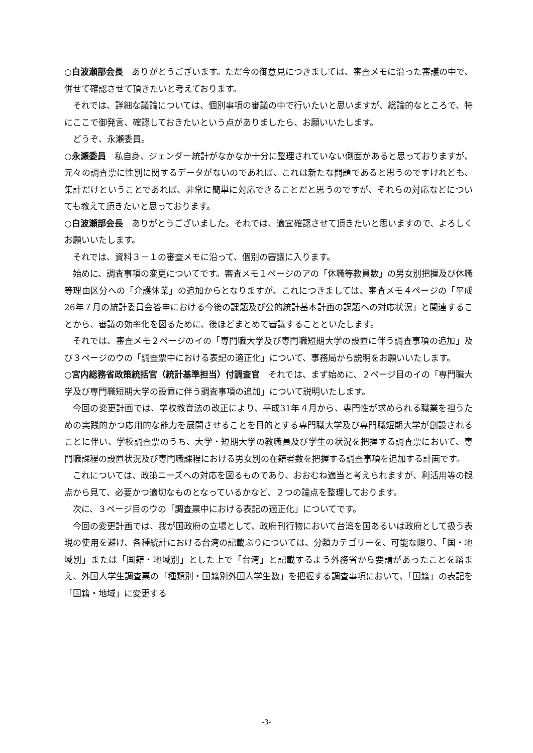○白波瀬部会長　ありがとうございます。ただ今の御意見につきましては、審査メモに沿った審議の中で、併せて確認させて頂きたいと考えております。
それでは、詳細な議論については、個別事項の審議の中で行いたいと思いますが、総論的なところで、特にここで御発言、確認しておきたいという点がありましたら、お願いいたします。
どうぞ、永瀬委員。
○永瀬委員　私自身、ジェンダー統計がなかなか十分に整理されていない側面があると思っておりますが、元々の調査票に性別に関するデータがないのであれば、これは新たな問題であると思うのですけれども、集計だけということであれば、非常に簡単に対応できることだと思うのですが、それらの対応などについても教えて頂きたいと思っております。
○白波瀬部会長　ありがとうございました。それでは、適宜確認させて頂きたいと思いますので、よろしくお願いいたします。
それでは、資料３－１の審査メモに沿って、個別の審議に入ります。
始めに、調査事項の変更についてです。審査メモ１ページのアの「休職等教員数」の男女別把握及び休職等理由区分への「介護休業」の追加からとなりますが、これにつきましては、審査メモ４ページの「平成26年７月の統計委員会答申における今後の課題及び公的統計基本計画の課題への対応状況」と関連することから、審議の効率化を図るために、後ほどまとめて審議することといたします。
それでは、審査メモ２ページのイの「専門職大学及び専門職短期大学の設置に伴う調査事項の追加」及び３ページのウの「調査票中における表記の適正化」について、事務局から説明をお願いいたします。
○宮内総務省政策統括官（統計基準担当）付調査官　それでは、まず始めに、２ページ目のイの「専門職大学及び専門職短期大学の設置に伴う調査事項の追加」について説明いたします。
今回の変更計画では、学校教育法の改正により、平成31年４月から、専門性が求められる職業を担うための実践的かつ応用的な能力を展開させることを目的とする専門職大学及び専門職短期大学が創設されることに伴い、学校調査票のうち、大学・短期大学の教職員及び学生の状況を把握する調査票において、専門職課程の設置状況及び専門職課程における男女別の在籍者数を把握する調査事項を追加する計画です。
これについては、政策ニーズへの対応を図るものであり、おおむね適当と考えられますが、利活用等の観点から見て、必要かつ適切なものとなっているかなど、２つの論点を整理しております。
次に、３ページ目のウの「調査票中における表記の適正化」についてです。
今回の変更計画では、我が国政府の立場として、政府刊行物において台湾を国あるいは政府として扱う表現の使用を避け、各種統計における台湾の記載ぶりについては、分類カテゴリーを、可能な限り、「国・地域別」または「国籍・地域別」とした上で「台湾」と記載するよう外務省から要請があったことを踏まえ、外国人学生調査票の「種類別・国籍別外国人学生数」を把握する調査事項において、「国籍」の表記を「国籍・地域」に変更する
-3-